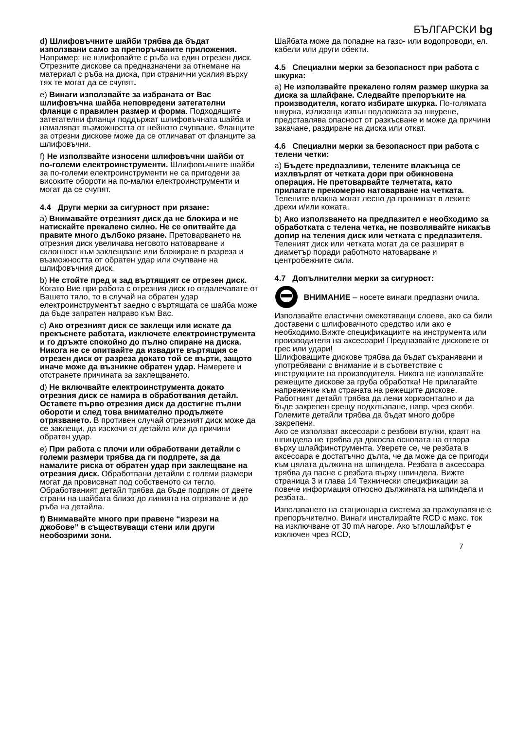БЪЛГАРСКИ bg
d) Шлифовъчните шайби трябва да бъдат използвани само за препоръчаните приложения. Например: не шлифовайте с ръба на един отрезен диск. Отрезните дискове са предназначени за отнемане на материал с ръба на диска, при странични усилия върху тях те могат да се счупят.
e) Винаги използвайте за избраната от Вас шлифовъчна шайба неповредени затегателни фланци с правилен размер и форма. Подходящите затегателни фланци поддържат шлифовъчната шайба и намаляват възможността от нейното счупване. Фланците за отрезни дискове може да се отличават от фланците за шлифовъчни.
f) Не използвайте износени шлифовъчни шайби от по-големи електроинструменти. Шлифовъчните шайби за по-големи електроинструменти не са пригодени за високите обороти на по-малки електроинструменти и могат да се счупят.
4.4 Други мерки за сигурност при рязане:
a) Внимавайте отрезният диск да не блокира и не натискайте прекалено силно. Не се опитвайте да правите много дълбоко рязане. Претоварването на отрезния диск увеличава неговото натоварване и склонност към заклещване или блокиране в разреза и възможността от обратен удар или счупване на шлифовъчния диск.
b) Не стойте пред и зад въртящият се отрезен диск. Когато Вие при работа с отрезния диск го отдалечавате от Вашето тяло, то в случай на обратен удар електроинструментът заедно с въртящата се шайба може да бъде запратен направо към Вас.
c) Ако отрезният диск се заклещи или искате да прекъснете работата, изключете електроинструмента и го дръжте спокойно до пълно спиране на диска. Никога не се опитвайте да извадите въртящия се отрезен диск от разреза докато той се върти, защото иначе може да възникне обратен удар. Намерете и отстранете причината за заклещването.
d) Не включвайте електроинструмента докато отрезния диск се намира в обработвания детайл. Оставете първо отрезния диск да достигне пълни обороти и след това внимателно продължете отрязването. В противен случай отрезният диск може да се заклещи, да изскочи от детайла или да причини обратен удар.
e) При работа с плочи или обработвани детайли с големи размери трябва да ги подпрете, за да намалите риска от обратен удар при заклещване на отрезния диск. Обработвани детайли с големи размери могат да провисвнат под собственото си тегло. Обработваният детайл трябва да бъде подпрян от двете страни на шайбата близо до линията на отрязване и до ръба на детайла.
f) Внимавайте много при правене “изрези на джобове” в съществуващи стени или други необозрими зони.
Шайбата може да попадне на газо- или водопроводи, ел. кабели или други обекти.
4.5 Специални мерки за безопасност при работа с шкурка:
a) Не използвайте прекалено голям размер шкурка за диска за шлайфане. Следвайте препоръките на производителя, когато избирате шкурка. По-голямата шкурка, излизаща извън подложката за шкурене, представлява опасност от разкъсване и може да причини закачане, раздиране на диска или откат.
4.6 Специални мерки за безопасност при работа с телени четки:
a) Бъдете предпазливи, телените влакънца се изхлвърлят от четката дори при обикновена операция. Не претоварвайте телчетата, като прилагате прекомерно натоварване на четката. Телените влакна могат лесно да проникнат в леките дрехи и/или кожата.
b) Ако използването на предпазител е необходимо за обработката с телена четка, не позволявайте никакъв допир на теления диск или четката с предпазителя. Теленият диск или четката могат да се разширят в диаметър поради работното натоварване и центробежните сили.
4.7 Допълнителни мерки за сигурност:
ВНИМАНИЕ – носете винаги предпазни очила.
Използвайте еластични омекотяващи слоеве, ако са били доставени с шлифовачното средство или ако е необходимо.Вижте спецификациите на инструмента или производителя на аксесоари! Предпазвайте дисковете от грес или удари!
Шлифоващите дискове трябва да бъдат съхранявани и употребявани с внимание и в съответствие с инструкциите на производителя. Никога не използвайте режещите дискове за груба обработка! Не прилагайте напрежение към страната на режещите дискове.
Работният детайл трябва да лежи хоризонтално и да бъде закрепен срещу подхлъзване, напр. чрез скоби. Големите детайли трябва да бъдат много добре закрепени.
Ако се използват аксесоари с резбови втулки, краят на шпиндела не трябва да докосва основата на отвора върху шлайфинструмента. Уверете се, че резбата в аксесоара е достатъчно дълга, че да може да се пригоди към цялата дължина на шпиндела. Резбата в аксесоара трябва да пасне с резбата върху шпиндела. Вижте страница 3 и глава 14 Технически спецификации за повече информация относно дължината на шпиндела и резбата..
Използването на стационарна система за прахоулавяне е препоръчително. Винаги инсталирайте RCD с макс. ток на изключване от 30 mA нагоре. Ако ъглошлайфът е изключен чрез RCD,
7